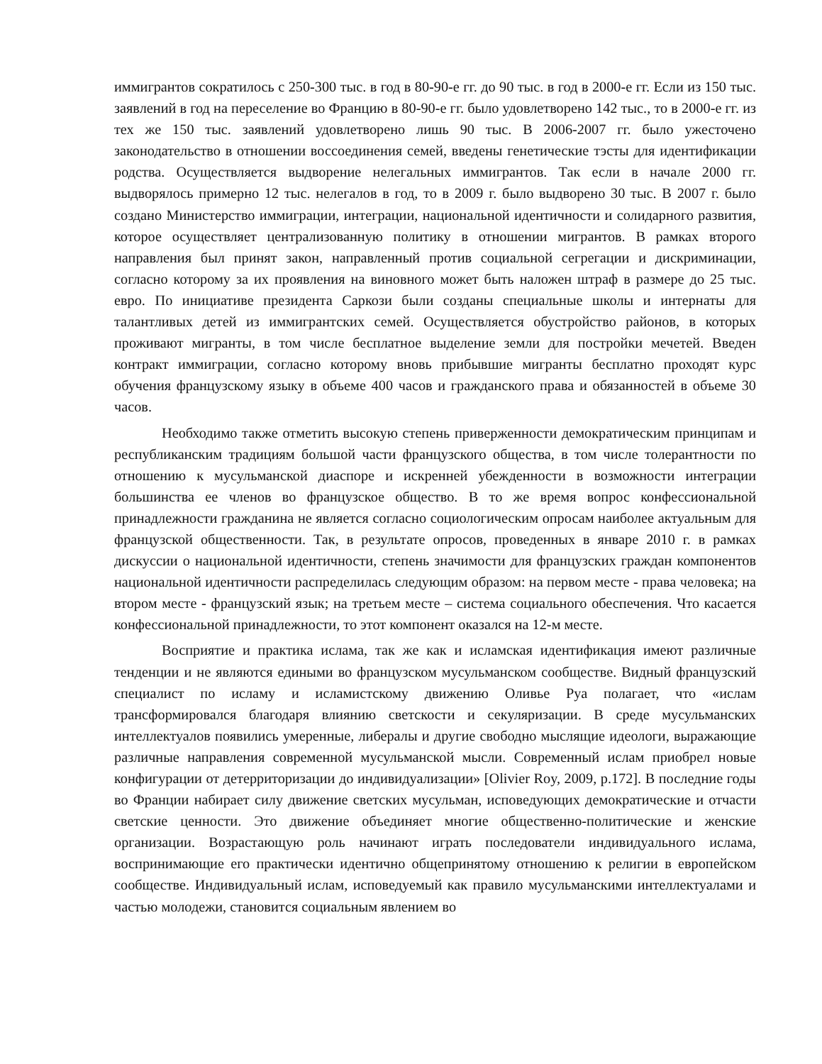иммигрантов сократилось с 250-300 тыс. в год в 80-90-е гг. до 90 тыс. в год в 2000-е гг. Если из 150 тыс. заявлений в год на переселение во Францию в 80-90-е гг. было удовлетворено 142 тыс., то в 2000-е гг. из тех же 150 тыс. заявлений удовлетворено лишь 90 тыс. В 2006-2007 гг. было ужесточено законодательство в отношении воссоединения семей, введены генетические тэсты для идентификации родства. Осуществляется выдворение нелегальных иммигрантов. Так если в начале 2000 гг. выдворялось примерно 12 тыс. нелегалов в год, то в 2009 г. было выдворено 30 тыс. В 2007 г. было создано Министерство иммиграции, интеграции, национальной идентичности и солидарного развития, которое осуществляет централизованную политику в отношении мигрантов. В рамках второго направления был принят закон, направленный против социальной сегрегации и дискриминации, согласно которому за их проявления на виновного может быть наложен штраф в размере до 25 тыс. евро. По инициативе президента Саркози были созданы специальные школы и интернаты для талантливых детей из иммигрантских семей. Осуществляется обустройство районов, в которых проживают мигранты, в том числе бесплатное выделение земли для постройки мечетей. Введен контракт иммиграции, согласно которому вновь прибывшие мигранты бесплатно проходят курс обучения французскому языку в объеме 400 часов и гражданского права и обязанностей в объеме 30 часов.
Необходимо также отметить высокую степень приверженности демократическим принципам и республиканским традициям большой части французского общества, в том числе толерантности по отношению к мусульманской диаспоре и искренней убежденности в возможности интеграции большинства ее членов во французское общество. В то же время вопрос конфессиональной принадлежности гражданина не является согласно социологическим опросам наиболее актуальным для французской общественности. Так, в результате опросов, проведенных в январе 2010 г. в рамках дискуссии о национальной идентичности, степень значимости для французских граждан компонентов национальной идентичности распределилась следующим образом: на первом месте - права человека; на втором месте - французский язык; на третьем месте – система социального обеспечения. Что касается конфессиональной принадлежности, то этот компонент оказался на 12-м месте.
Восприятие и практика ислама, так же как и исламская идентификация имеют различные тенденции и не являются едиными во французском мусульманском сообществе. Видный французский специалист по исламу и исламистскому движению Оливье Руа полагает, что «ислам трансформировался благодаря влиянию светскости и секуляризации. В среде мусульманских интеллектуалов появились умеренные, либералы и другие свободно мыслящие идеологи, выражающие различные направления современной мусульманской мысли. Современный ислам приобрел новые конфигурации от детерриторизации до индивидуализации» [Olivier Roy, 2009, p.172]. В последние годы во Франции набирает силу движение светских мусульман, исповедующих демократические и отчасти светские ценности. Это движение объединяет многие общественно-политические и женские организации. Возрастающую роль начинают играть последователи индивидуального ислама, воспринимающие его практически идентично общепринятому отношению к религии в европейском сообществе. Индивидуальный ислам, исповедуемый как правило мусульманскими интеллектуалами и частью молодежи, становится социальным явлением во